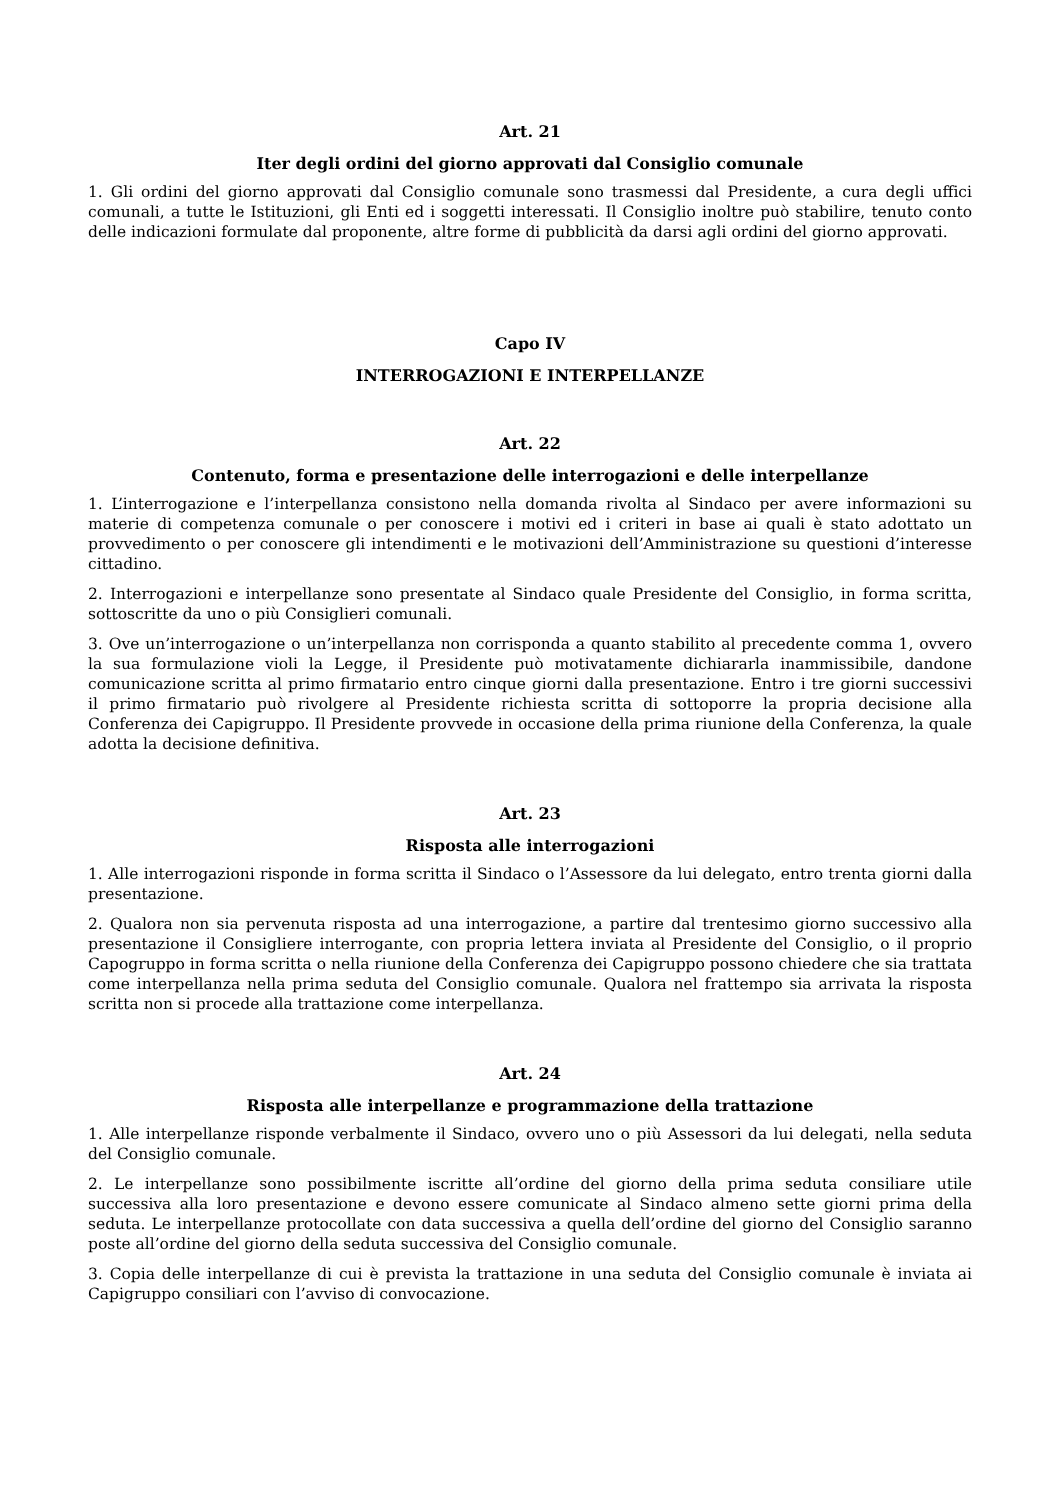Art. 21
Iter degli ordini del giorno approvati dal Consiglio comunale
1. Gli ordini del giorno approvati dal Consiglio comunale sono trasmessi dal Presidente, a cura degli uffici comunali, a tutte le Istituzioni, gli Enti ed i soggetti interessati. Il Consiglio inoltre può stabilire, tenuto conto delle indicazioni formulate dal proponente, altre forme di pubblicità da darsi agli ordini del giorno approvati.
Capo IV
INTERROGAZIONI E INTERPELLANZE
Art. 22
Contenuto, forma e presentazione delle interrogazioni e delle interpellanze
1. L’interrogazione e l’interpellanza consistono nella domanda rivolta al Sindaco per avere informazioni su materie di competenza comunale o per conoscere i motivi ed i criteri in base ai quali è stato adottato un provvedimento o per conoscere gli intendimenti e le motivazioni dell’Amministrazione su questioni d’interesse cittadino.
2. Interrogazioni e interpellanze sono presentate al Sindaco quale Presidente del Consiglio, in forma scritta, sottoscritte da uno o più Consiglieri comunali.
3. Ove un’interrogazione o un’interpellanza non corrisponda a quanto stabilito al precedente comma 1, ovvero la sua formulazione violi la Legge, il Presidente può motivatamente dichiararla inammissibile, dandone comunicazione scritta al primo firmatario entro cinque giorni dalla presentazione. Entro i tre giorni successivi il primo firmatario può rivolgere al Presidente richiesta scritta di sottoporre la propria decisione alla Conferenza dei Capigruppo. Il Presidente provvede in occasione della prima riunione della Conferenza, la quale adotta la decisione definitiva.
Art. 23
Risposta alle interrogazioni
1. Alle interrogazioni risponde in forma scritta il Sindaco o l’Assessore da lui delegato, entro trenta giorni dalla presentazione.
2. Qualora non sia pervenuta risposta ad una interrogazione, a partire dal trentesimo giorno successivo alla presentazione il Consigliere interrogante, con propria lettera inviata al Presidente del Consiglio, o il proprio Capogruppo in forma scritta o nella riunione della Conferenza dei Capigruppo possono chiedere che sia trattata come interpellanza nella prima seduta del Consiglio comunale. Qualora nel frattempo sia arrivata la risposta scritta non si procede alla trattazione come interpellanza.
Art. 24
Risposta alle interpellanze e programmazione della trattazione
1. Alle interpellanze risponde verbalmente il Sindaco, ovvero uno o più Assessori da lui delegati, nella seduta del Consiglio comunale.
2. Le interpellanze sono possibilmente iscritte all’ordine del giorno della prima seduta consiliare utile successiva alla loro presentazione e devono essere comunicate al Sindaco almeno sette giorni prima della seduta. Le interpellanze protocollate con data successiva a quella dell’ordine del giorno del Consiglio saranno poste all’ordine del giorno della seduta successiva del Consiglio comunale.
3. Copia delle interpellanze di cui è prevista la trattazione in una seduta del Consiglio comunale è inviata ai Capigruppo consiliari con l’avviso di convocazione.